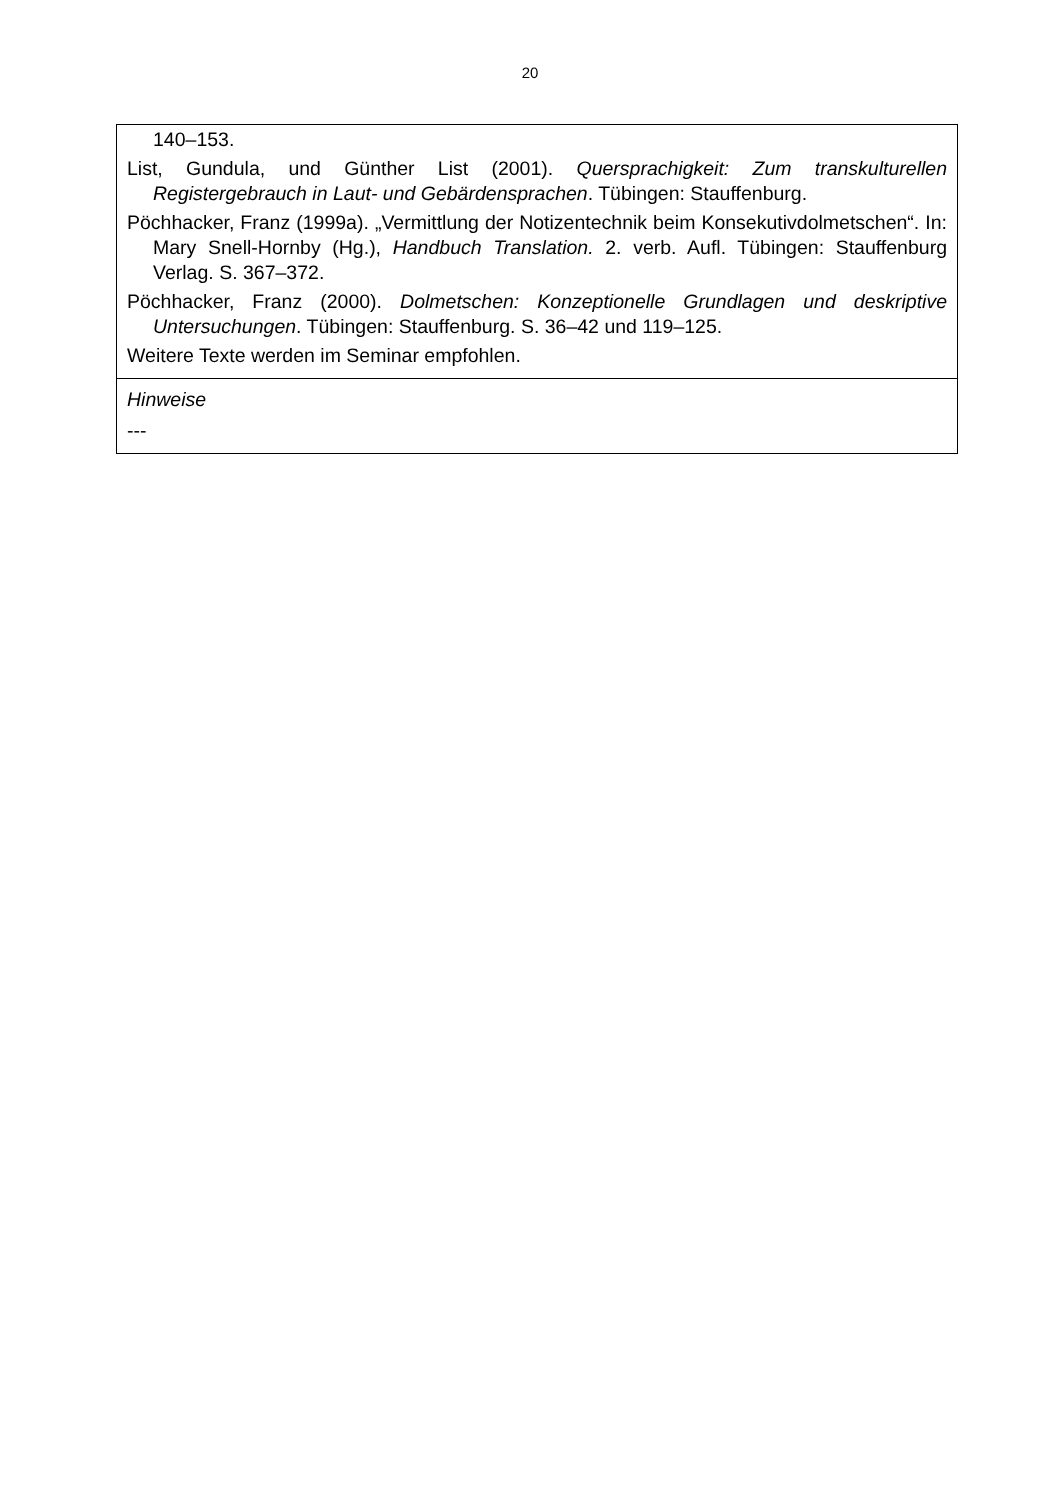20
| 140–153. List, Gundula, und Günther List (2001). Quersprachigkeit: Zum transkulturellen Registergebrauch in Laut- und Gebärdensprachen . Tübingen: Stauffenburg. Pöchhacker, Franz (1999a). „Vermittlung der Notizentechnik beim Konsekutivdolmetschen“. In: Mary Snell-Hornby (Hg.), Handbuch Translation. 2. verb. Aufl. Tübingen: Stauffenburg Verlag. S. 367–372. Pöchhacker, Franz (2000). Dolmetschen: Konzeptionelle Grundlagen und deskriptive Untersuchungen . Tübingen: Stauffenburg. S. 36–42 und 119–125. Weitere Texte werden im Seminar empfohlen. |
| Hinweise --- |